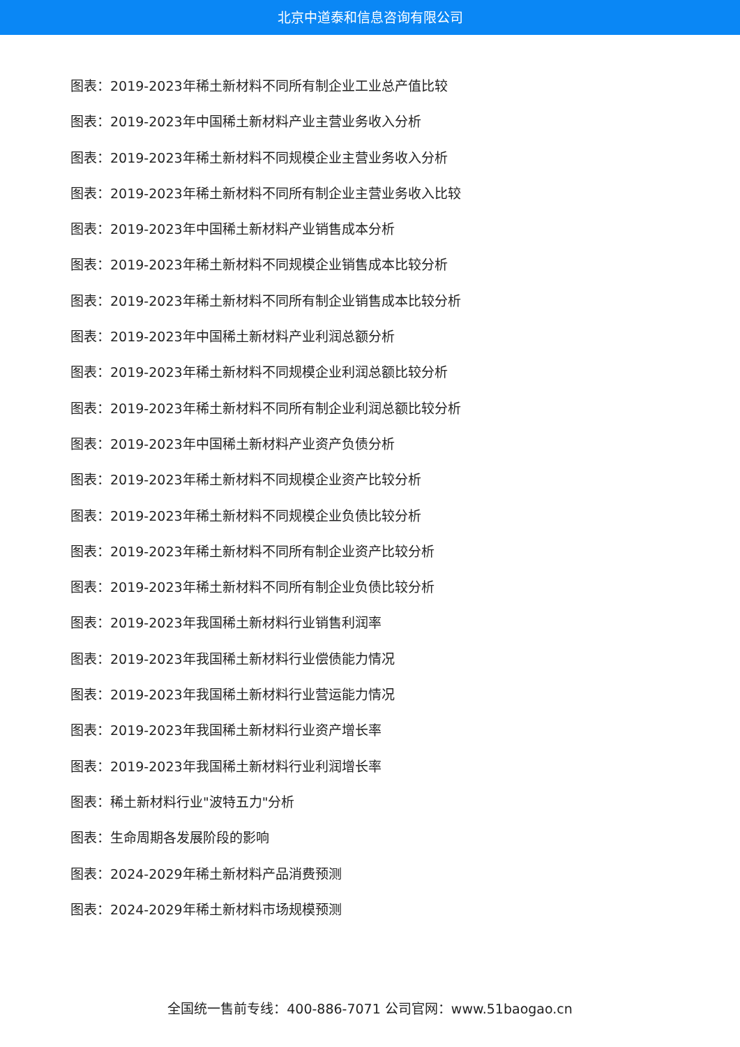北京中道泰和信息咨询有限公司
图表：2019-2023年稀土新材料不同所有制企业工业总产值比较
图表：2019-2023年中国稀土新材料产业主营业务收入分析
图表：2019-2023年稀土新材料不同规模企业主营业务收入分析
图表：2019-2023年稀土新材料不同所有制企业主营业务收入比较
图表：2019-2023年中国稀土新材料产业销售成本分析
图表：2019-2023年稀土新材料不同规模企业销售成本比较分析
图表：2019-2023年稀土新材料不同所有制企业销售成本比较分析
图表：2019-2023年中国稀土新材料产业利润总额分析
图表：2019-2023年稀土新材料不同规模企业利润总额比较分析
图表：2019-2023年稀土新材料不同所有制企业利润总额比较分析
图表：2019-2023年中国稀土新材料产业资产负债分析
图表：2019-2023年稀土新材料不同规模企业资产比较分析
图表：2019-2023年稀土新材料不同规模企业负债比较分析
图表：2019-2023年稀土新材料不同所有制企业资产比较分析
图表：2019-2023年稀土新材料不同所有制企业负债比较分析
图表：2019-2023年我国稀土新材料行业销售利润率
图表：2019-2023年我国稀土新材料行业偿债能力情况
图表：2019-2023年我国稀土新材料行业营运能力情况
图表：2019-2023年我国稀土新材料行业资产增长率
图表：2019-2023年我国稀土新材料行业利润增长率
图表：稀土新材料行业"波特五力"分析
图表：生命周期各发展阶段的影响
图表：2024-2029年稀土新材料产品消费预测
图表：2024-2029年稀土新材料市场规模预测
全国统一售前专线：400-886-7071 公司官网：www.51baogao.cn